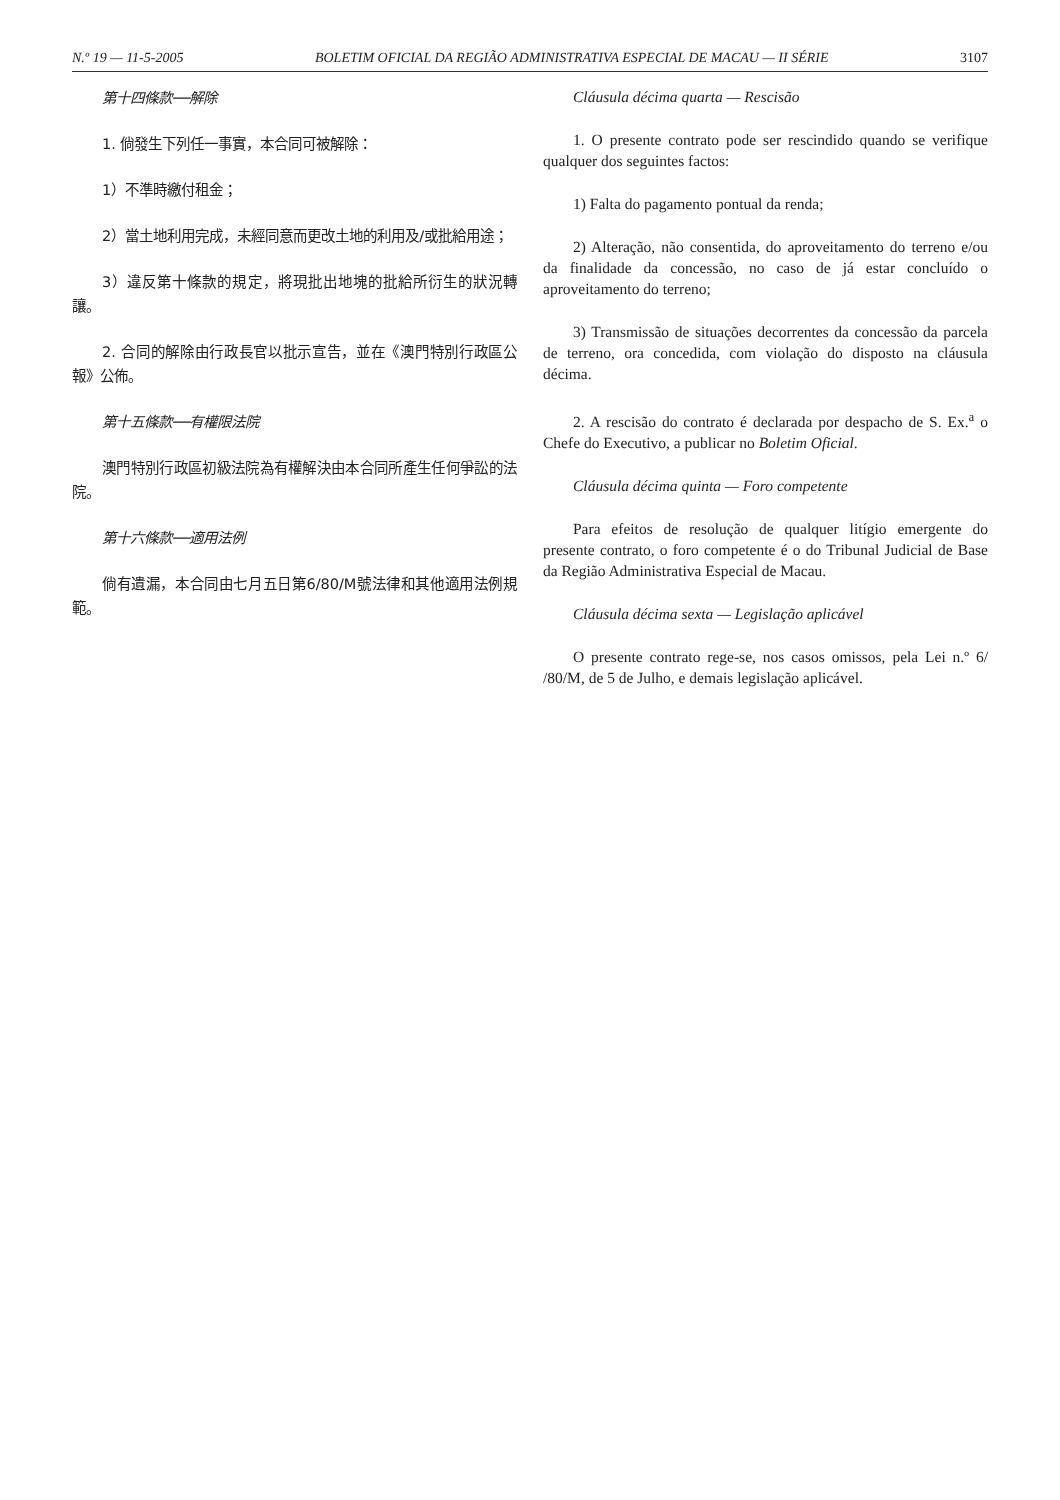N.º 19 — 11-5-2005 BOLETIM OFICIAL DA REGIÃO ADMINISTRATIVA ESPECIAL DE MACAU — II SÉRIE 3107
第十四條款──解除
1. 倘發生下列任一事實，本合同可被解除：
1）不準時繳付租金；
2）當土地利用完成，未經同意而更改土地的利用及/或批給用途；
3）違反第十條款的規定，將現批出地塊的批給所衍生的狀況轉讓。
2. 合同的解除由行政長官以批示宣告，並在《澳門特別行政區公報》公佈。
第十五條款──有權限法院
澳門特別行政區初級法院為有權解決由本合同所產生任何爭訟的法院。
第十六條款──適用法例
倘有遺漏，本合同由七月五日第6/80/M號法律和其他適用法例規範。
Cláusula décima quarta — Rescisão
1. O presente contrato pode ser rescindido quando se verifique qualquer dos seguintes factos:
1) Falta do pagamento pontual da renda;
2) Alteração, não consentida, do aproveitamento do terreno e/ou da finalidade da concessão, no caso de já estar concluído o aproveitamento do terreno;
3) Transmissão de situações decorrentes da concessão da parcela de terreno, ora concedida, com violação do disposto na cláusula décima.
2. A rescisão do contrato é declarada por despacho de S. Ex.<sup>a</sup> o Chefe do Executivo, a publicar no Boletim Oficial.
Cláusula décima quinta — Foro competente
Para efeitos de resolução de qualquer litígio emergente do presente contrato, o foro competente é o do Tribunal Judicial de Base da Região Administrativa Especial de Macau.
Cláusula décima sexta — Legislação aplicável
O presente contrato rege-se, nos casos omissos, pela Lei n.º 6/ /80/M, de 5 de Julho, e demais legislação aplicável.